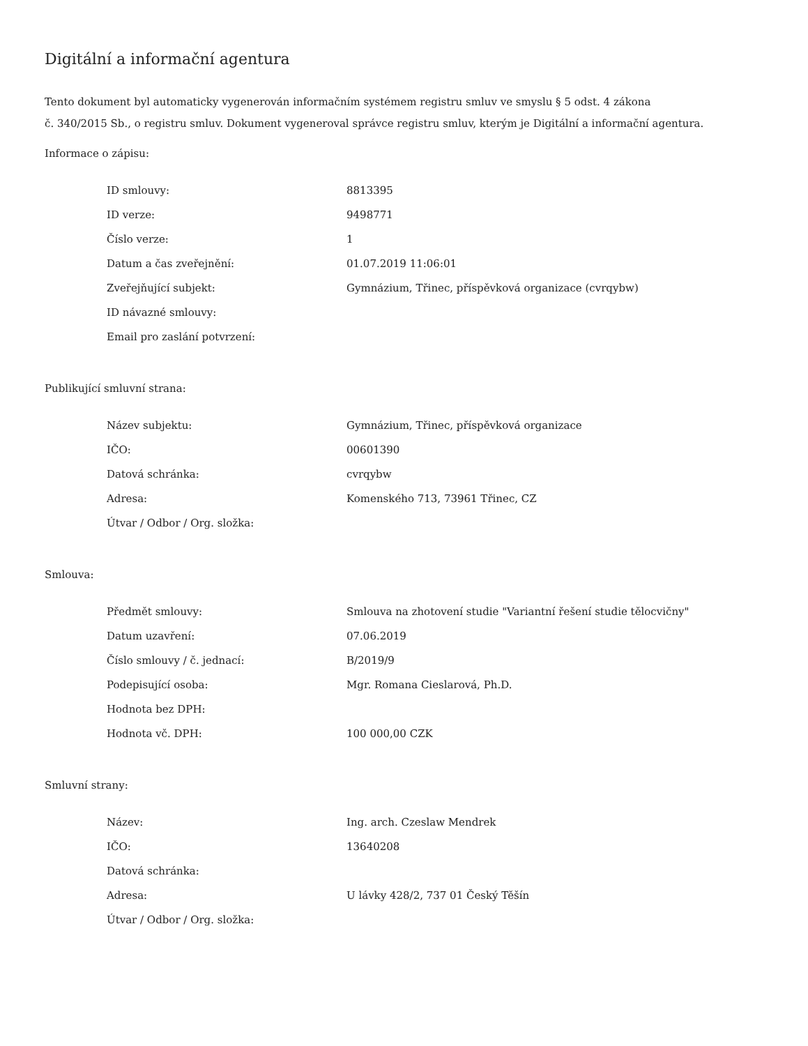Digitální a informační agentura
Tento dokument byl automaticky vygenerován informačním systémem registru smluv ve smyslu § 5 odst. 4 zákona
č. 340/2015 Sb., o registru smluv. Dokument vygeneroval správce registru smluv, kterým je Digitální a informační agentura.
Informace o zápisu:
| ID smlouvy: | 8813395 |
| ID verze: | 9498771 |
| Číslo verze: | 1 |
| Datum a čas zveřejnění: | 01.07.2019 11:06:01 |
| Zveřejňující subjekt: | Gymnázium, Třinec, příspěvková organizace (cvrqybw) |
| ID návazné smlouvy: | |
| Email pro zaslání potvrzení: | |
Publikující smluvní strana:
| Název subjektu: | Gymnázium, Třinec, příspěvková organizace |
| IČO: | 00601390 |
| Datová schránka: | cvrqybw |
| Adresa: | Komenského 713, 73961 Třinec, CZ |
| Útvar / Odbor / Org. složka: | |
Smlouva:
| Předmět smlouvy: | Smlouva na zhotovení studie "Variantní řešení studie tělocvičny" |
| Datum uzavření: | 07.06.2019 |
| Číslo smlouvy / č. jednací: | B/2019/9 |
| Podepisující osoba: | Mgr. Romana Cieslarová, Ph.D. |
| Hodnota bez DPH: | |
| Hodnota vč. DPH: | 100 000,00 CZK |
Smluvní strany:
| Název: | Ing. arch. Czeslaw Mendrek |
| IČO: | 13640208 |
| Datová schránka: | |
| Adresa: | U lávky 428/2, 737 01 Český Těšín |
| Útvar / Odbor / Org. složka: | |